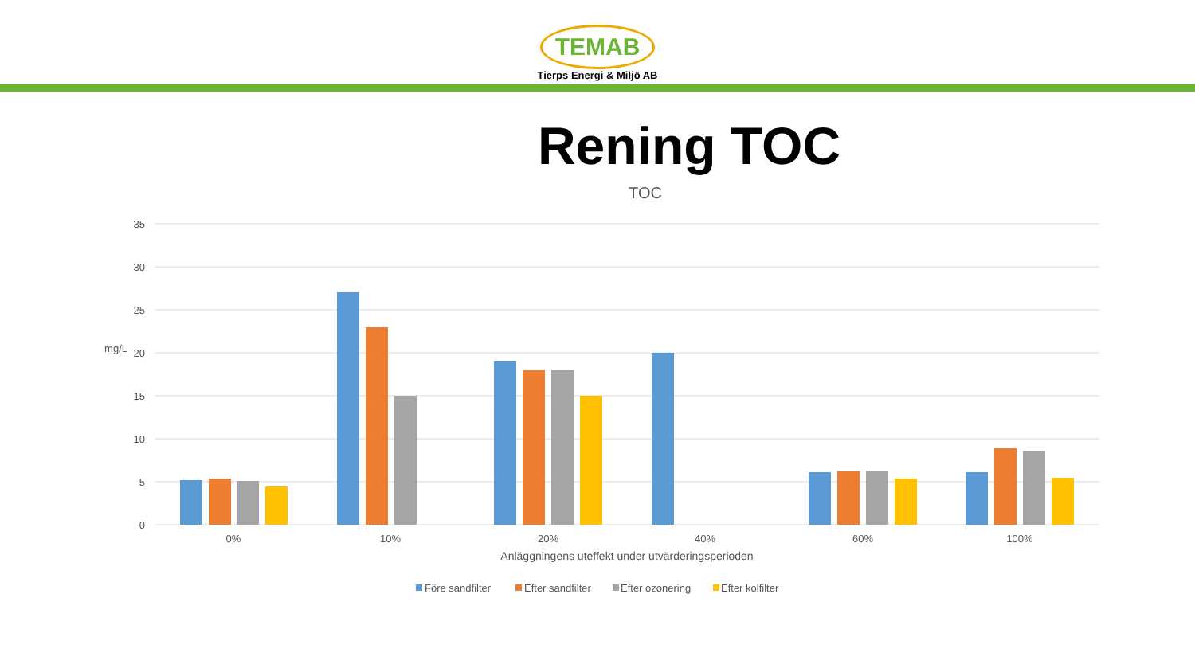TEMAB
Tierps Energi & Miljö AB
Rening TOC
TOC
35
30
25
20
15
10
5
0
mg/L
0%
10%
20%
40%
60%
100%
Anläggningens uteffekt under utvärderingsperioden
Före sandfilter
Efter sandfilter
Efter ozonering
Efter kolfilter